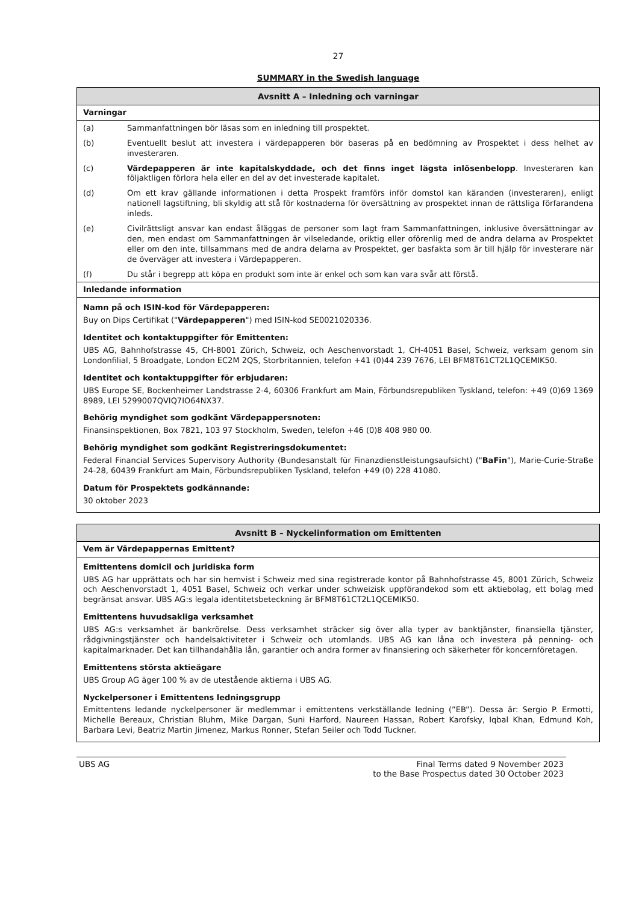27
SUMMARY in the Swedish language
| Avsnitt A – Inledning och varningar | |
| --- | --- |
| Varningar | |
| (a) | Sammanfattningen bör läsas som en inledning till prospektet. |
| (b) | Eventuellt beslut att investera i värdepapperen bör baseras på en bedömning av Prospektet i dess helhet av investeraren. |
| (c) | Värdepapperen är inte kapitalskyddade, och det finns inget lägsta inlösenbelopp . Investeraren kan följaktligen förlora hela eller en del av det investerade kapitalet. |
| (d) | Om ett krav gällande informationen i detta Prospekt framförs inför domstol kan käranden (investeraren), enligt nationell lagstiftning, bli skyldig att stå för kostnaderna för översättning av prospektet innan de rättsliga förfarandena inleds. |
| (e) | Civilrättsligt ansvar kan endast åläggas de personer som lagt fram Sammanfattningen, inklusive översättningar av den, men endast om Sammanfattningen är vilseledande, oriktig eller oförenlig med de andra delarna av Prospektet eller om den inte, tillsammans med de andra delarna av Prospektet, ger basfakta som är till hjälp för investerare när de överväger att investera i Värdepapperen. |
| (f) | Du står i begrepp att köpa en produkt som inte är enkel och som kan vara svår att förstå. |
| Inledande information | |
| Namn på och ISIN-kod för Värdepapperen: | |
| Buy on Dips Certifikat (" Värdepapperen ") med ISIN-kod SE0021020336. | |
| Identitet och kontaktuppgifter för Emittenten: | |
| UBS AG, Bahnhofstrasse 45, CH-8001 Zürich, Schweiz, och Aeschenvorstadt 1, CH-4051 Basel, Schweiz, verksam genom sin Londonfilial, 5 Broadgate, London EC2M 2QS, Storbritannien, telefon +41 (0)44 239 7676, LEI BFM8T61CT2L1QCEMIK50. | |
| Identitet och kontaktuppgifter för erbjudaren: | |
| UBS Europe SE, Bockenheimer Landstrasse 2-4, 60306 Frankfurt am Main, Förbundsrepubliken Tyskland, telefon: +49 (0)69 1369 8989, LEI 5299007QVIQ7IO64NX37. | |
| Behörig myndighet som godkänt Värdepappersnoten: | |
| Finansinspektionen, Box 7821, 103 97 Stockholm, Sweden, telefon +46 (0)8 408 980 00. | |
| Behörig myndighet som godkänt Registreringsdokumentet: | |
| Federal Financial Services Supervisory Authority (Bundesanstalt für Finanzdienstleistungsaufsicht) (" BaFin "), Marie-Curie-Straße 24-28, 60439 Frankfurt am Main, Förbundsrepubliken Tyskland, telefon +49 (0) 228 41080. | |
| Datum för Prospektets godkännande: | |
| 30 oktober 2023 | |
| Avsnitt B – Nyckelinformation om Emittenten |
| --- |
| Vem är Värdepappernas Emittent? |
| Emittentens domicil och juridiska form |
| UBS AG har upprättats och har sin hemvist i Schweiz med sina registrerade kontor på Bahnhofstrasse 45, 8001 Zürich, Schweiz och Aeschenvorstadt 1, 4051 Basel, Schweiz och verkar under schweizisk uppförandekod som ett aktiebolag, ett bolag med begränsat ansvar. UBS AG:s legala identitetsbeteckning är BFM8T61CT2L1QCEMIK50. |
| Emittentens huvudsakliga verksamhet |
| UBS AG:s verksamhet är bankrörelse. Dess verksamhet sträcker sig över alla typer av banktjänster, finansiella tjänster, rådgivningstjänster och handelsaktiviteter i Schweiz och utomlands. UBS AG kan låna och investera på penning- och kapitalmarknader. Det kan tillhandahålla lån, garantier och andra former av finansiering och säkerheter för koncernföretagen. |
| Emittentens största aktieägare |
| UBS Group AG äger 100 % av de utestående aktierna i UBS AG. |
| Nyckelpersoner i Emittentens ledningsgrupp |
| Emittentens ledande nyckelpersoner är medlemmar i emittentens verkställande ledning (”EB”). Dessa är: Sergio P. Ermotti, Michelle Bereaux, Christian Bluhm, Mike Dargan, Suni Harford, Naureen Hassan, Robert Karofsky, Iqbal Khan, Edmund Koh, Barbara Levi, Beatriz Martin Jimenez, Markus Ronner, Stefan Seiler och Todd Tuckner. |
UBS AG Final Terms dated 9 November 2023
to the Base Prospectus dated 30 October 2023